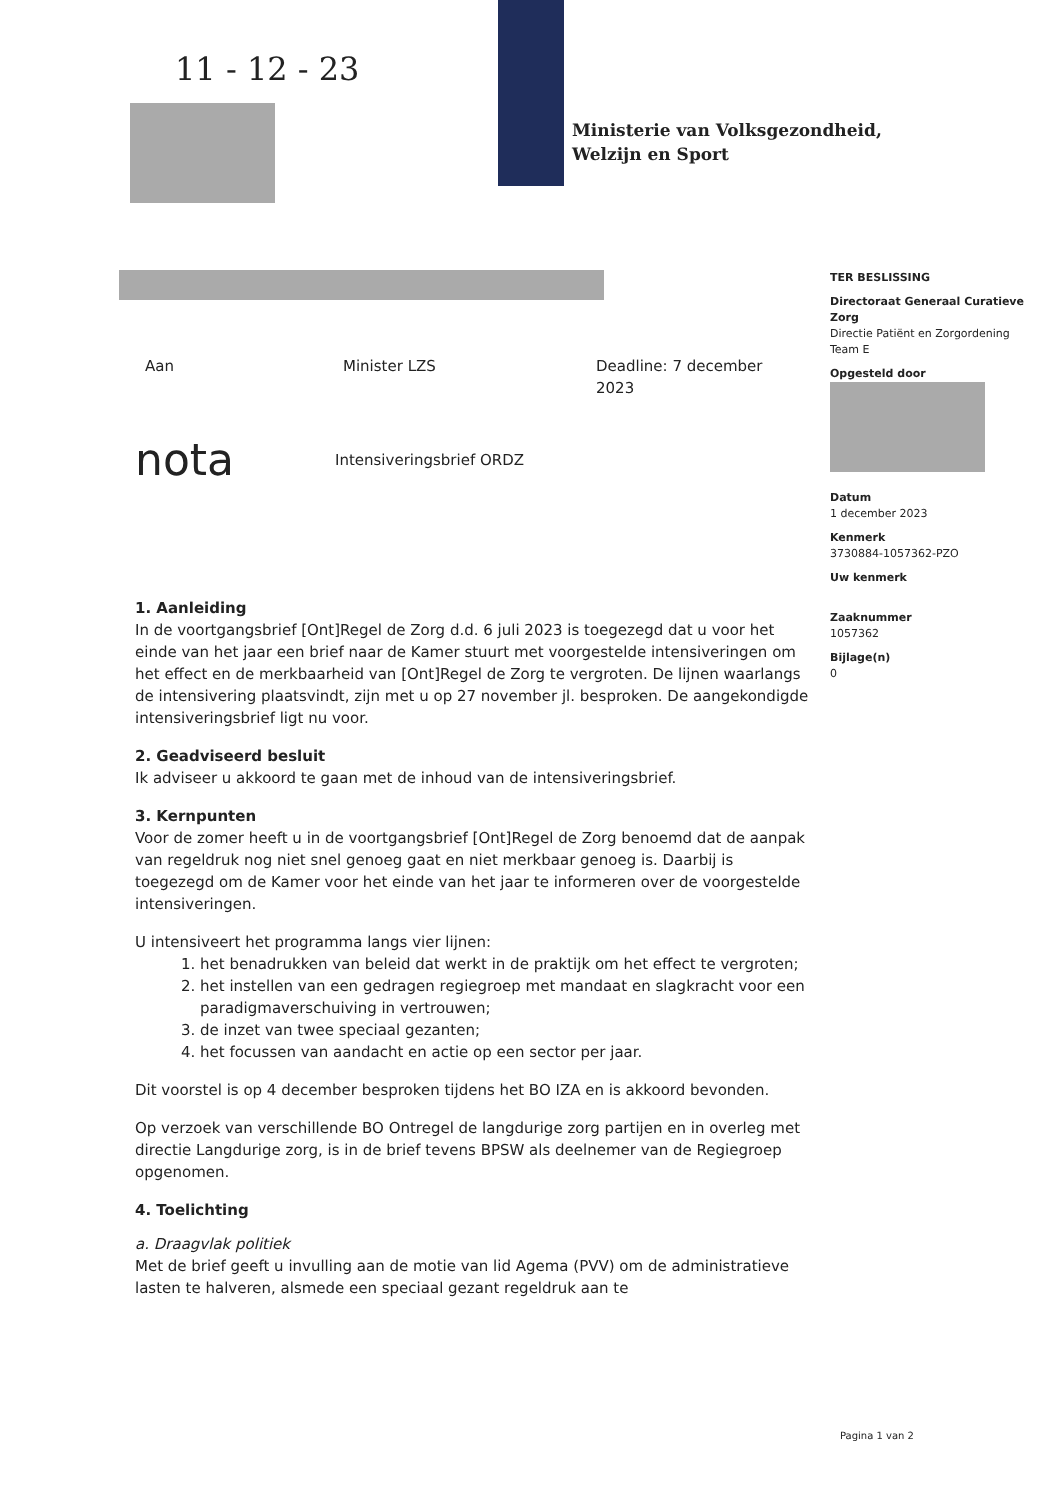11 - 12 - 23
Ministerie van Volksgezondheid,
Welzijn en Sport
TER BESLISSING
Directoraat Generaal Curatieve Zorg
Directie Patiënt en Zorgordening
Team E
Opgesteld door
Datum
1 december 2023
Kenmerk
3730884-1057362-PZO
Uw kenmerk
Zaaknummer
1057362
Bijlage(n)
0
Aan Minister LZS Deadline: 7 december 2023
nota Intensiveringsbrief ORDZ
1. Aanleiding
In de voortgangsbrief [Ont]Regel de Zorg d.d. 6 juli 2023 is toegezegd dat u voor het einde van het jaar een brief naar de Kamer stuurt met voorgestelde intensiveringen om het effect en de merkbaarheid van [Ont]Regel de Zorg te vergroten. De lijnen waarlangs de intensivering plaatsvindt, zijn met u op 27 november jl. besproken. De aangekondigde intensiveringsbrief ligt nu voor.
2. Geadviseerd besluit
Ik adviseer u akkoord te gaan met de inhoud van de intensiveringsbrief.
3. Kernpunten
Voor de zomer heeft u in de voortgangsbrief [Ont]Regel de Zorg benoemd dat de aanpak van regeldruk nog niet snel genoeg gaat en niet merkbaar genoeg is. Daarbij is toegezegd om de Kamer voor het einde van het jaar te informeren over de voorgestelde intensiveringen.
U intensiveert het programma langs vier lijnen:
1. het benadrukken van beleid dat werkt in de praktijk om het effect te vergroten;
2. het instellen van een gedragen regiegroep met mandaat en slagkracht voor een paradigmaverschuiving in vertrouwen;
3. de inzet van twee speciaal gezanten;
4. het focussen van aandacht en actie op een sector per jaar.
Dit voorstel is op 4 december besproken tijdens het BO IZA en is akkoord bevonden.
Op verzoek van verschillende BO Ontregel de langdurige zorg partijen en in overleg met directie Langdurige zorg, is in de brief tevens BPSW als deelnemer van de Regiegroep opgenomen.
4. Toelichting
a. Draagvlak politiek
Met de brief geeft u invulling aan de motie van lid Agema (PVV) om de administratieve lasten te halveren, alsmede een speciaal gezant regeldruk aan te
Pagina 1 van 2